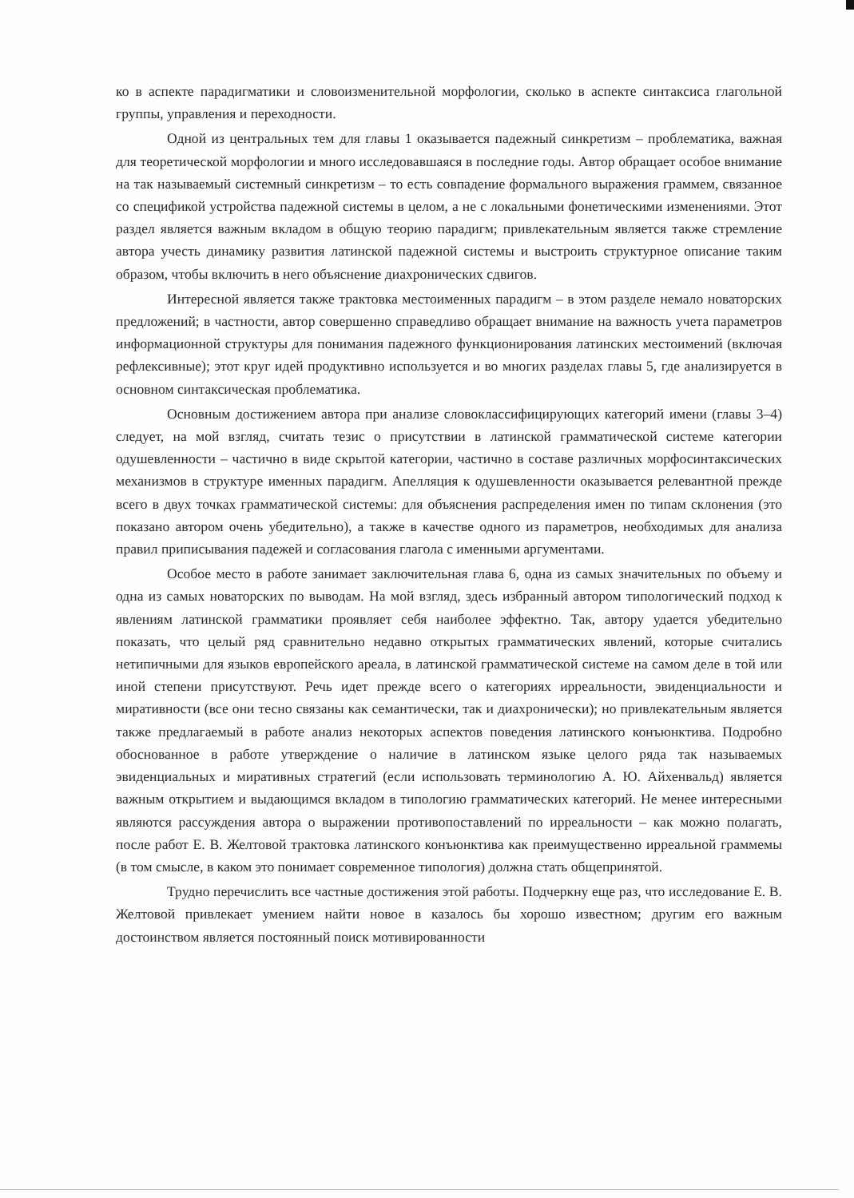ко в аспекте парадигматики и словоизменительной морфологии, сколько в аспекте синтаксиса глагольной группы, управления и переходности.
Одной из центральных тем для главы 1 оказывается падежный синкретизм – проблематика, важная для теоретической морфологии и много исследовавшаяся в последние годы. Автор обращает особое внимание на так называемый системный синкретизм – то есть совпадение формального выражения граммем, связанное со спецификой устройства падежной системы в целом, а не с локальными фонетическими изменениями. Этот раздел является важным вкладом в общую теорию парадигм; привлекательным является также стремление автора учесть динамику развития латинской падежной системы и выстроить структурное описание таким образом, чтобы включить в него объяснение диахронических сдвигов.
Интересной является также трактовка местоименных парадигм – в этом разделе немало новаторских предложений; в частности, автор совершенно справедливо обращает внимание на важность учета параметров информационной структуры для понимания падежного функционирования латинских местоимений (включая рефлексивные); этот круг идей продуктивно используется и во многих разделах главы 5, где анализируется в основном синтаксическая проблематика.
Основным достижением автора при анализе словоклассифицирующих категорий имени (главы 3–4) следует, на мой взгляд, считать тезис о присутствии в латинской грамматической системе категории одушевленности – частично в виде скрытой категории, частично в составе различных морфосинтаксических механизмов в структуре именных парадигм. Апелляция к одушевленности оказывается релевантной прежде всего в двух точках грамматической системы: для объяснения распределения имен по типам склонения (это показано автором очень убедительно), а также в качестве одного из параметров, необходимых для анализа правил приписывания падежей и согласования глагола с именными аргументами.
Особое место в работе занимает заключительная глава 6, одна из самых значительных по объему и одна из самых новаторских по выводам. На мой взгляд, здесь избранный автором типологический подход к явлениям латинской грамматики проявляет себя наиболее эффектно. Так, автору удается убедительно показать, что целый ряд сравнительно недавно открытых грамматических явлений, которые считались нетипичными для языков европейского ареала, в латинской грамматической системе на самом деле в той или иной степени присутствуют. Речь идет прежде всего о категориях ирреальности, эвиденциальности и миративности (все они тесно связаны как семантически, так и диахронически); но привлекательным является также предлагаемый в работе анализ некоторых аспектов поведения латинского конъюнктива. Подробно обоснованное в работе утверждение о наличие в латинском языке целого ряда так называемых эвиденциальных и миративных стратегий (если использовать терминологию А. Ю. Айхенвальд) является важным открытием и выдающимся вкладом в типологию грамматических категорий. Не менее интересными являются рассуждения автора о выражении противопоставлений по ирреальности – как можно полагать, после работ Е. В. Желтовой трактовка латинского конъюнктива как преимущественно ирреальной граммемы (в том смысле, в каком это понимает современное типология) должна стать общепринятой.
Трудно перечислить все частные достижения этой работы. Подчеркну еще раз, что исследование Е. В. Желтовой привлекает умением найти новое в казалось бы хорошо известном; другим его важным достоинством является постоянный поиск мотивированности